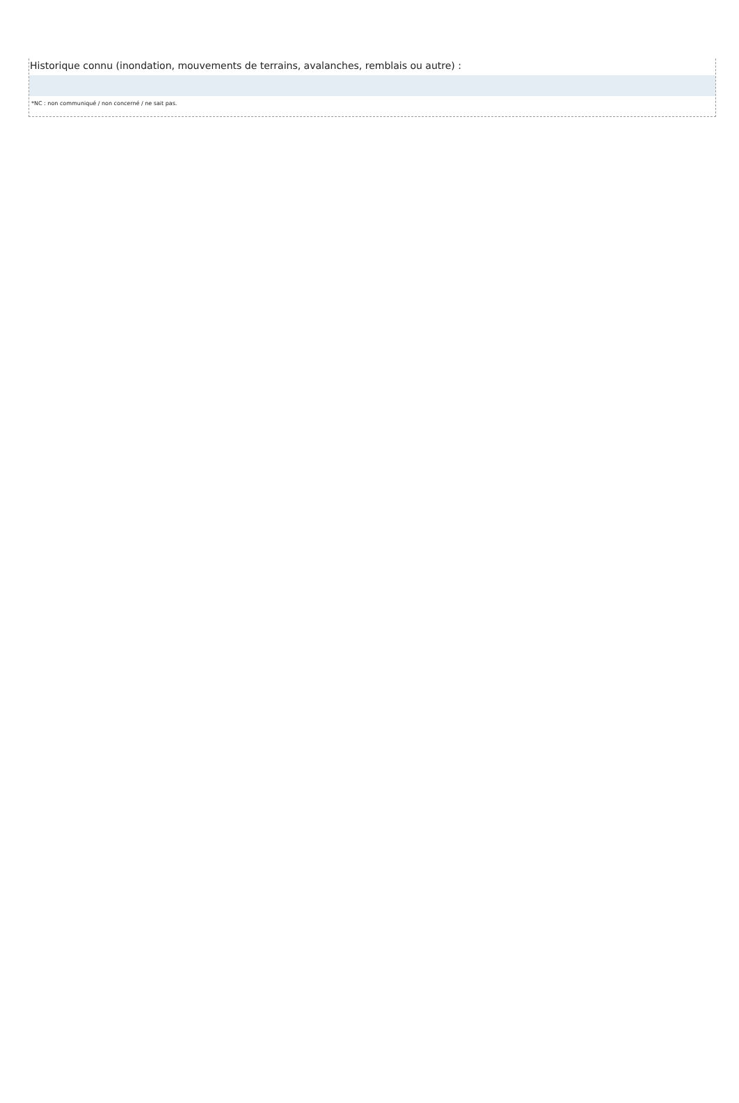Historique connu (inondation, mouvements de terrains, avalanches, remblais ou autre) :
*NC : non communiqué / non concerné / ne sait pas.